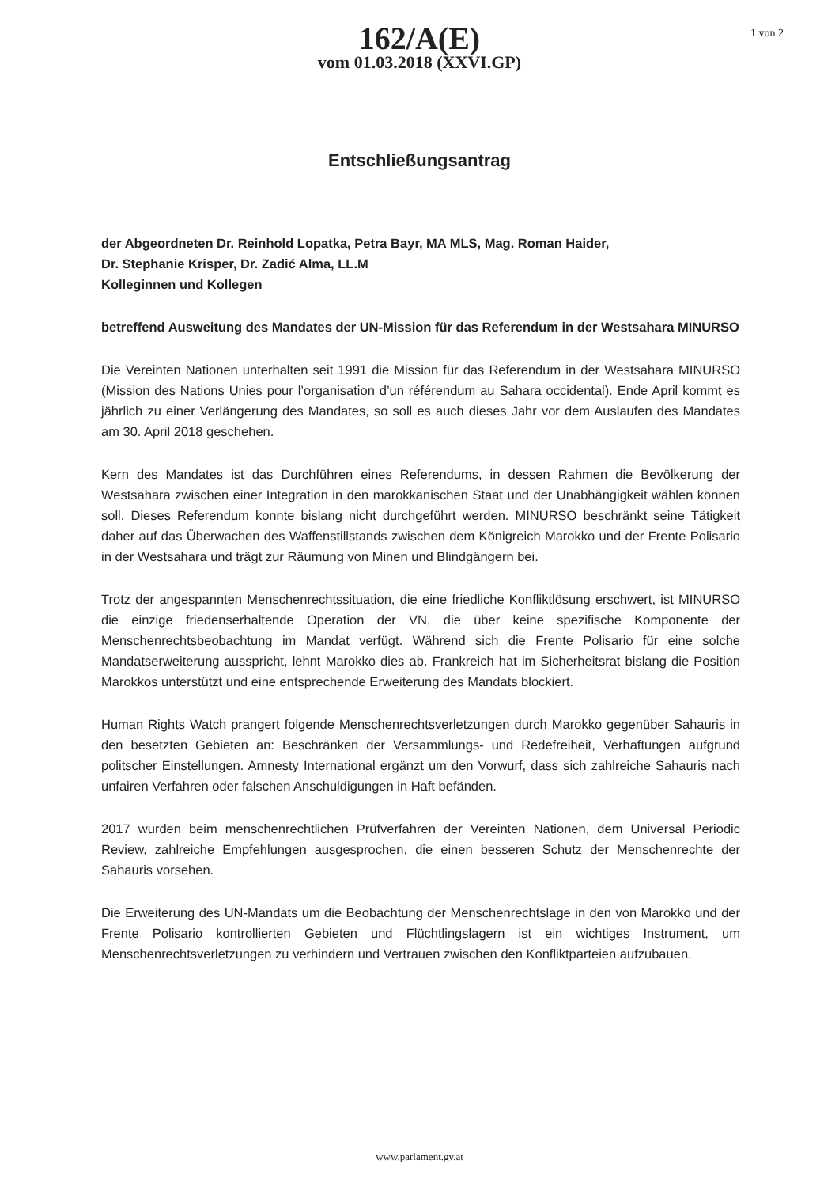1 von 2
162/A(E)
vom 01.03.2018 (XXVI.GP)
Entschließungsantrag
der Abgeordneten Dr. Reinhold Lopatka, Petra Bayr, MA MLS, Mag. Roman Haider,
Dr. Stephanie Krisper, Dr. Zadić Alma, LL.M
Kolleginnen und Kollegen
betreffend Ausweitung des Mandates der UN-Mission für das Referendum in der Westsahara MINURSO
Die Vereinten Nationen unterhalten seit 1991 die Mission für das Referendum in der Westsahara MINURSO (Mission des Nations Unies pour l’organisation d’un référendum au Sahara occidental). Ende April kommt es jährlich zu einer Verlängerung des Mandates, so soll es auch dieses Jahr vor dem Auslaufen des Mandates am 30. April 2018 geschehen.
Kern des Mandates ist das Durchführen eines Referendums, in dessen Rahmen die Bevölkerung der Westsahara zwischen einer Integration in den marokkanischen Staat und der Unabhängigkeit wählen können soll. Dieses Referendum konnte bislang nicht durchgeführt werden. MINURSO beschränkt seine Tätigkeit daher auf das Überwachen des Waffenstillstands zwischen dem Königreich Marokko und der Frente Polisario in der Westsahara und trägt zur Räumung von Minen und Blindgängern bei.
Trotz der angespannten Menschenrechtssituation, die eine friedliche Konfliktlösung erschwert, ist MINURSO die einzige friedenserhaltende Operation der VN, die über keine spezifische Komponente der Menschenrechtsbeobachtung im Mandat verfügt. Während sich die Frente Polisario für eine solche Mandatserweiterung ausspricht, lehnt Marokko dies ab. Frankreich hat im Sicherheitsrat bislang die Position Marokkos unterstützt und eine entsprechende Erweiterung des Mandats blockiert.
Human Rights Watch prangert folgende Menschenrechtsverletzungen durch Marokko gegenüber Sahauris in den besetzten Gebieten an: Beschränken der Versammlungs- und Redefreiheit, Verhaftungen aufgrund politscher Einstellungen. Amnesty International ergänzt um den Vorwurf, dass sich zahlreiche Sahauris nach unfairen Verfahren oder falschen Anschuldigungen in Haft befänden.
2017 wurden beim menschenrechtlichen Prüfverfahren der Vereinten Nationen, dem Universal Periodic Review, zahlreiche Empfehlungen ausgesprochen, die einen besseren Schutz der Menschenrechte der Sahauris vorsehen.
Die Erweiterung des UN-Mandats um die Beobachtung der Menschenrechtslage in den von Marokko und der Frente Polisario kontrollierten Gebieten und Flüchtlingslagern ist ein wichtiges Instrument, um Menschenrechtsverletzungen zu verhindern und Vertrauen zwischen den Konfliktparteien aufzubauen.
www.parlament.gv.at